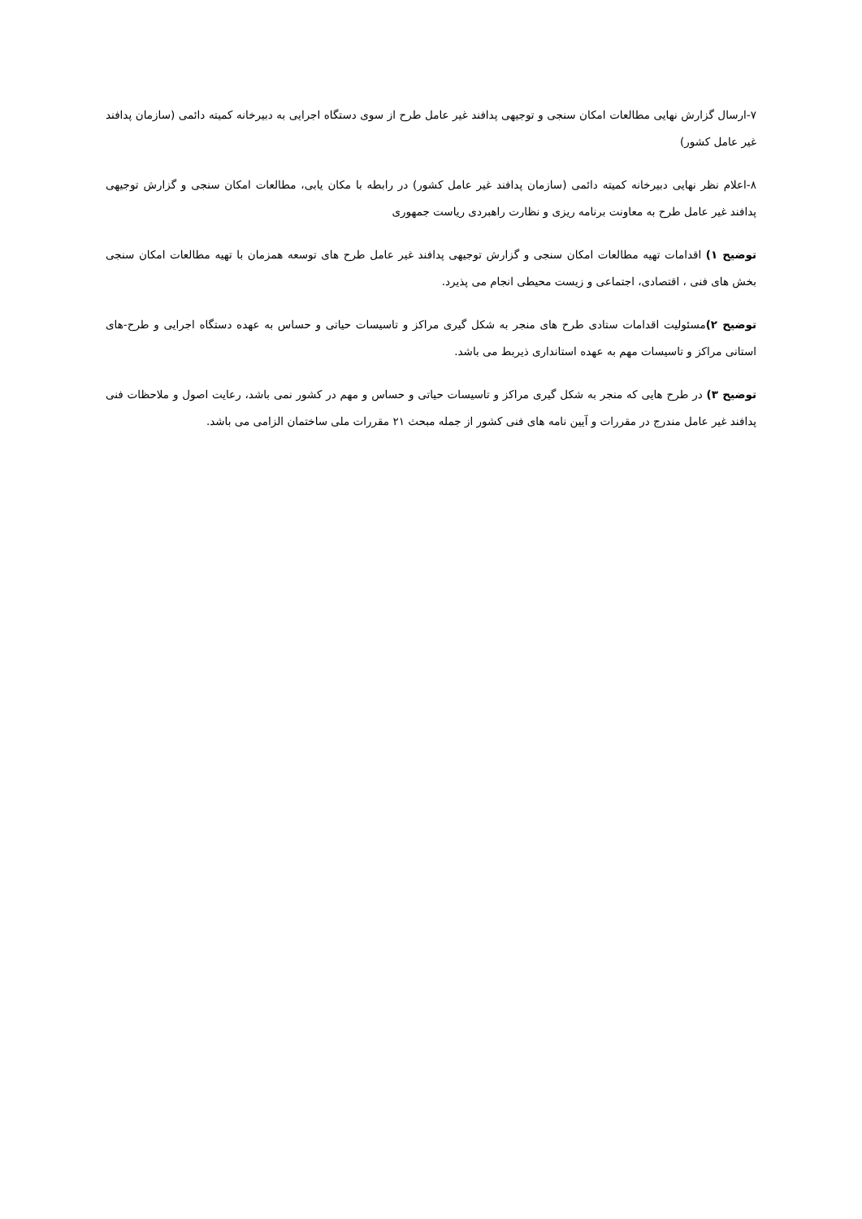۷-ارسال گزارش نهایی مطالعات امکان سنجی و توجیهی پدافند غیر عامل طرح از سوی دستگاه اجرایی به دبیرخانه کمیته دائمی (سازمان پدافند غیر عامل کشور)
۸-اعلام نظر نهایی دبیرخانه کمیته دائمی (سازمان پدافند غیر عامل کشور) در رابطه با مکان یابی، مطالعات امکان سنجی و گزارش توجیهی پدافند غیر عامل طرح به معاونت برنامه ریزی و نظارت راهبردی ریاست جمهوری
توضیح ۱) اقدامات تهیه مطالعات امکان سنجی و گزارش توجیهی پدافند غیر عامل طرح های توسعه همزمان با تهیه مطالعات امکان سنجی بخش های فنی ، اقتصادی، اجتماعی و زیست محیطی انجام می پذیرد.
توضیح ۲) مسئولیت اقدامات ستادی طرح های منجر به شکل گیری مراکز و تاسیسات حیاتی و حساس به عهده دستگاه اجرایی و طرح-های استانی مراکز و تاسیسات مهم به عهده استانداری ذیربط می باشد.
توضیح ۳) در طرح هایی که منجر به شکل گیری مراکز و تاسیسات حیاتی و حساس و مهم در کشور نمی باشد، رعایت اصول و ملاحظات فنی پدافند غیر عامل مندرج در مقررات و آیین نامه های فنی کشور از جمله مبحث ۲۱ مقررات ملی ساختمان الزامی می باشد.